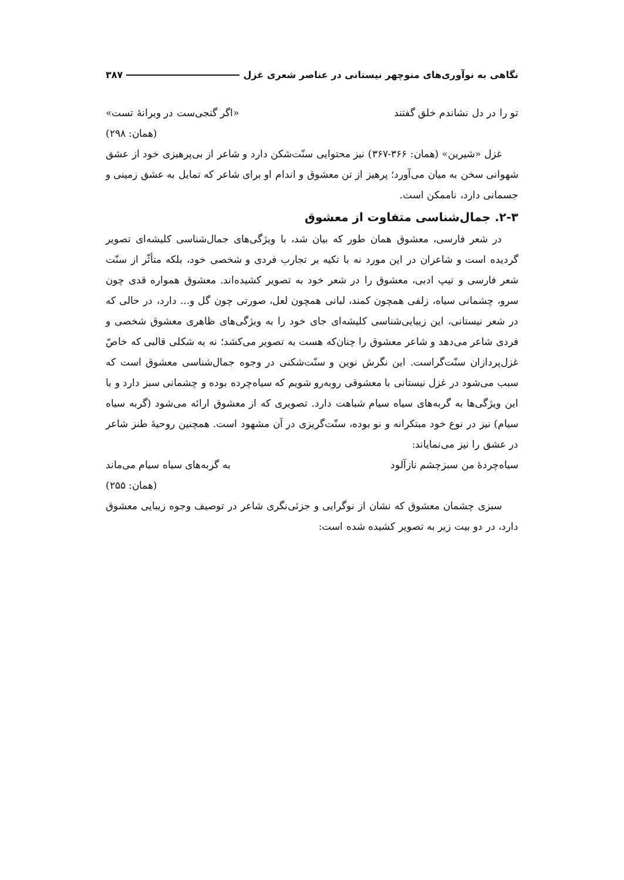نگاهی به نوآوری‌های منوچهر نیستانی در عناصر شعری غزل ۳۸۷
تو را در دل نشاندم خلق گفتند «اگر گنجی‌ست در ویرانهٔ تست»
(همان: ۲۹۸)
غزل «شیرین» (همان: ۳۶۶-۳۶۷) نیز محتوایی سنّت‌شکن دارد و شاعر از بی‌پرهیزی خود از عشق شهوانی سخن به میان می‌آورد؛ پرهیز از تن معشوق و اندام او برای شاعر که تمایل به عشق زمینی و جسمانی دارد، ناممکن است.
۲-۳. جمال‌شناسی متفاوت از معشوق
در شعر فارسی، معشوق همان طور که بیان شد، با ویژگی‌های جمال‌شناسی کلیشه‌ای تصویر گردیده است و شاعران در این مورد نه با تکیه بر تجارب فردی و شخصی خود، بلکه متأثّر از سنّت شعر فارسی و تیپ ادبی، معشوق را در شعر خود به تصویر کشیده‌اند. معشوق همواره قدی چون سرو، چشمانی سیاه، زلفی همچون کمند، لبانی همچون لعل، صورتی چون گل و... دارد، در حالی که در شعر نیستانی، این زیبایی‌شناسی کلیشه‌ای جای خود را به ویژگی‌های ظاهری معشوق شخصی و فردی شاعر می‌دهد و شاعر معشوق را چنان‌که هست به تصویر می‌کشد؛ نه به شکلی قالبی که خاصّ غزل‌پردازان سنّت‌گراست. این نگرش نوین و سنّت‌شکنی در وجوه جمال‌شناسی معشوق است که سبب می‌شود در غزل نیستانی با معشوقی روبه‌رو شویم که سیاه‌چرده بوده و چشمانی سبز دارد و با این ویژگی‌ها به گربه‌های سیاه سیام شباهت دارد. تصویری که از معشوق ارائه می‌شود (گربه سیاه سیام) نیز در نوع خود مبتکرانه و نو بوده، سنّت‌گریزی در آن مشهود است. همچنین روحیهٔ طنز شاعر در عشق را نیز می‌نمایاند:
سیاه‌چردهٔ من سبزچشم نازآلود به گربه‌های سیاه سیام می‌ماند
(همان: ۲۵۵)
سبزی چشمان معشوق که نشان از نوگرایی و جزئی‌نگری شاعر در توصیف وجوه زیبایی معشوق دارد، در دو بیت زیر به تصویر کشیده شده است: